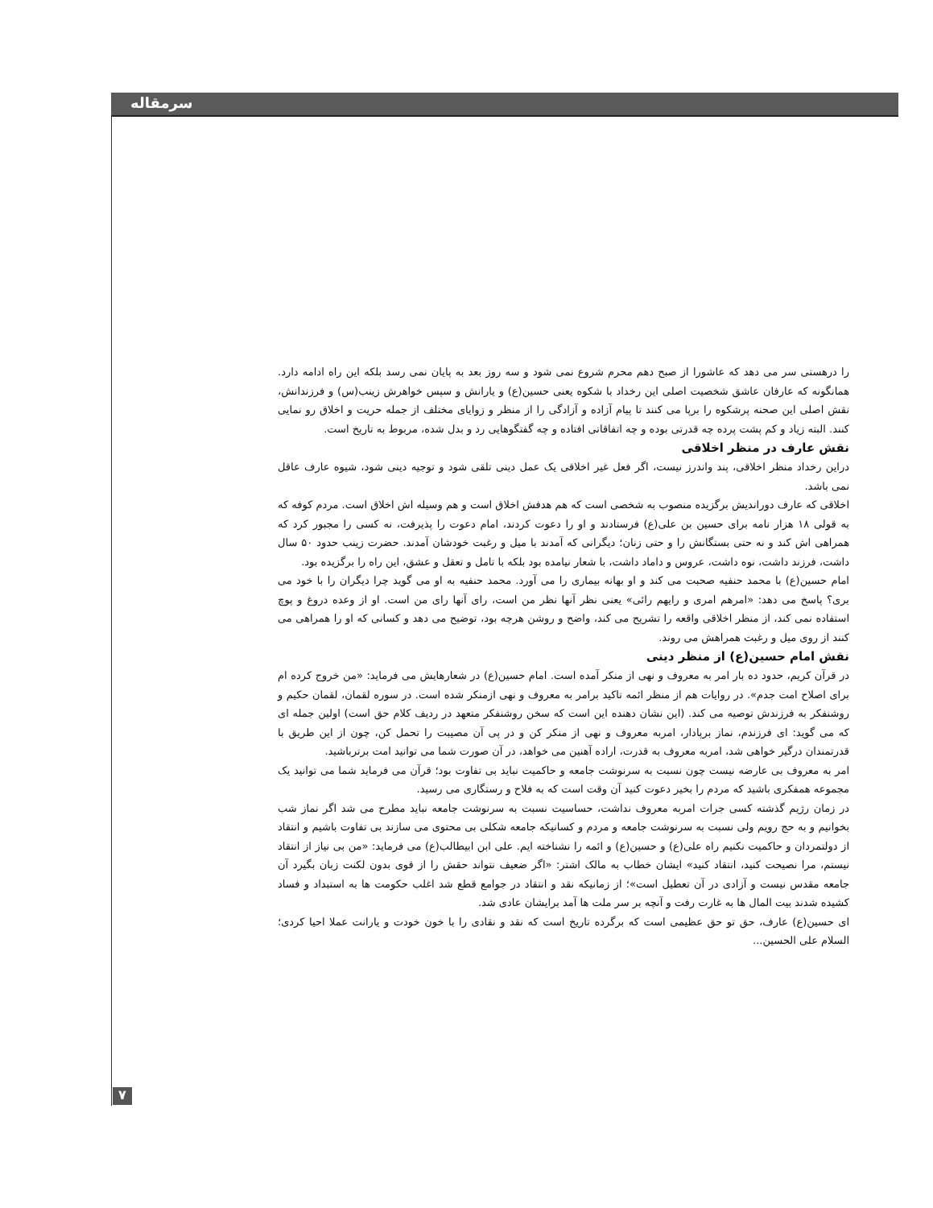سرمقاله
را درهستی سر می دهد که عاشورا از صبح دهم محرم شروع نمی شود و سه روز بعد به پایان نمی رسد بلکه این راه ادامه دارد. همانگونه که عارفان عاشق شخصیت اصلی این رخداد با شکوه یعنی حسین(ع) و یارانش و سپس خواهرش زینب(س) و فرزندانش، نقش اصلی این صحنه پرشکوه را برپا می کنند تا پیام آزاده و آزادگی را از منظر و زوایای مختلف از جمله حریت و اخلاق رو نمایی کنند. البته زیاد و کم پشت پرده چه قدرتی بوده و چه اتفاقاتی افتاده و چه گفتگوهایی رد و بدل شده، مربوط به تاریخ است.
نقش عارف در منظر اخلاقی
دراین رخداد منظر اخلاقی، پند واندرز نیست، اگر فعل غیر اخلاقی یک عمل دینی تلقی شود و توجیه دینی شود، شیوه عارف عاقل نمی باشد.
اخلاقی که عارف دوراندیش برگزیده منصوب به شخصی است که هم هدفش اخلاق است و هم وسیله اش اخلاق است. مردم کوفه که به قولی ۱۸ هزار نامه برای حسین بن علی(ع) فرستادند و او را دعوت کردند، امام دعوت را پذیرفت، نه کسی را مجبور کرد که همراهی اش کند و نه حتی بستگانش را و حتی زنان؛ دیگرانی که آمدند با میل و رغبت خودشان آمدند. حضرت زینب حدود ۵۰ سال داشت، فرزند داشت، نوه داشت، عروس و داماد داشت، با شعار نیامده بود بلکه با تامل و تعقل و عشق، این راه را برگزیده بود.
امام حسین(ع) با محمد حنفیه صحبت می کند و او بهانه بیماری را می آورد. محمد حنفیه به او می گوید چرا دیگران را با خود می بری؟ پاسخ می دهد: «امرهم امری و رایهم رائی» یعنی نظر آنها نظر من است، رای آنها رای من است. او از وعده دروغ و پوچ استفاده نمی کند، از منظر اخلاقی واقعه را تشریح می کند، واضح و روشن هرچه بود، توضیح می دهد و کسانی که او را همراهی می کنند از روی میل و رغبت همراهش می روند.
نقش امام حسین(ع) از منظر دینی
در قرآن کریم، حدود ده بار امر به معروف و نهی از منکر آمده است. امام حسین(ع) در شعارهایش می فرماید: «من خروج کرده ام برای اصلاح امت جدم». در روایات هم از منظر ائمه تاکید برامر به معروف و نهی ازمنکر شده است. در سوره لقمان، لقمان حکیم و روشنفکر به فرزندش توصیه می کند. (این نشان دهنده این است که سخن روشنفکر متعهد در ردیف کلام حق است) اولین جمله ای که می گوید: ای فرزندم، نماز برپادار، امربه معروف و نهی از منکر کن و در پی آن مصیبت را تحمل کن، چون از این طریق با قدرتمندان درگیر خواهی شد، امربه معروف به قدرت، اراده آهنین می خواهد، در آن صورت شما می توانید امت برترباشید.
امر به معروف بی عارضه نیست چون نسبت به سرنوشت جامعه و حاکمیت نباید بی تفاوت بود؛ قرآن می فرماید شما می توانید یک مجموعه همفکری باشید که مردم را بخیر دعوت کنید آن وقت است که به فلاح و رستگاری می رسید.
در زمان رژیم گذشته کسی جرات امربه معروف نداشت، حساسیت نسبت به سرنوشت جامعه نباید مطرح می شد اگر نماز شب بخوانیم و به حج رویم ولی نسبت به سرنوشت جامعه و مردم و کسانیکه جامعه شکلی بی محتوی می سازند بی تفاوت باشیم و انتقاد از دولتمردان و حاکمیت نکنیم راه علی(ع) و حسین(ع) و ائمه را نشناخته ایم. علی ابن ابیطالب(ع) می فرماید: «من بی نیاز از انتقاد نیستم، مرا نصیحت کنید، انتقاد کنید» ایشان خطاب به مالک اشتر: «اگر ضعیف نتواند حقش را از قوی بدون لکنت زبان بگیرد آن جامعه مقدس نیست و آزادی در آن تعطیل است»؛ از زمانیکه نقد و انتقاد در جوامع قطع شد اغلب حکومت ها به استبداد و فساد کشیده شدند بیت المال ها به غارت رفت و آنچه بر سر ملت ها آمد برایشان عادی شد.
ای حسین(ع) عارف، حق تو حق عظیمی است که برگرده تاریخ است که نقد و نقادی را با خون خودت و یارانت عملا احیا کردی؛ السلام علی الحسین...
۷